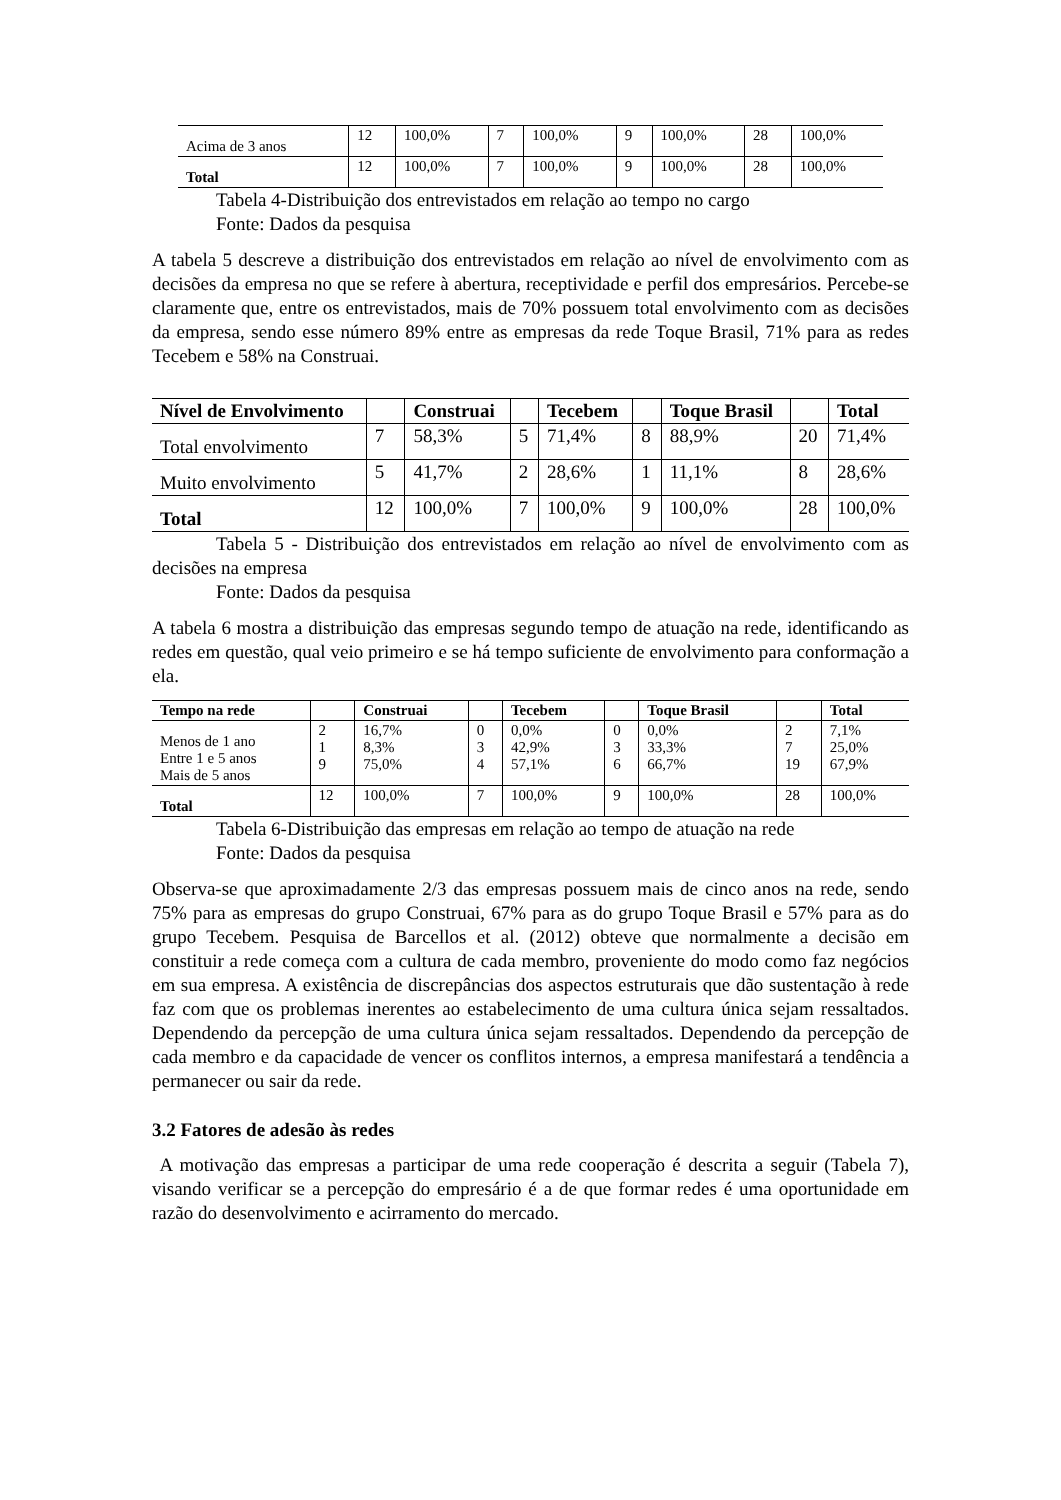| Acima de 3 anos | 12 | 100,0% | 7 | 100,0% | 9 | 100,0% | 28 | 100,0% |
| Total | 12 | 100,0% | 7 | 100,0% | 9 | 100,0% | 28 | 100,0% |
Tabela 4-Distribuição dos entrevistados em relação ao tempo no cargo
Fonte: Dados da pesquisa
A tabela 5 descreve a distribuição dos entrevistados em relação ao nível de envolvimento com as decisões da empresa no que se refere à abertura, receptividade e perfil dos empresários. Percebe-se claramente que, entre os entrevistados, mais de 70% possuem total envolvimento com as decisões da empresa, sendo esse número 89% entre as empresas da rede Toque Brasil, 71% para as redes Tecebem e 58% na Construai.
| Nível de Envolvimento | | Construai | | Tecebem | | Toque Brasil | | Total |
| --- | --- | --- | --- | --- | --- | --- | --- | --- |
| Total envolvimento | 7 | 58,3% | 5 | 71,4% | 8 | 88,9% | 20 | 71,4% |
| Muito envolvimento | 5 | 41,7% | 2 | 28,6% | 1 | 11,1% | 8 | 28,6% |
| Total | 12 | 100,0% | 7 | 100,0% | 9 | 100,0% | 28 | 100,0% |
Tabela 5 - Distribuição dos entrevistados em relação ao nível de envolvimento com as decisões na empresa
Fonte: Dados da pesquisa
A tabela 6 mostra a distribuição das empresas segundo tempo de atuação na rede, identificando as redes em questão, qual veio primeiro e se há tempo suficiente de envolvimento para conformação a ela.
| Tempo na rede | | Construai | | Tecebem | | Toque Brasil | | Total |
| --- | --- | --- | --- | --- | --- | --- | --- | --- |
| Menos de 1 ano Entre 1 e 5 anos Mais de 5 anos | 2 1 9 | 16,7% 8,3% 75,0% | 0 3 4 | 0,0% 42,9% 57,1% | 0 3 6 | 0,0% 33,3% 66,7% | 2 7 19 | 7,1% 25,0% 67,9% |
| Total | 12 | 100,0% | 7 | 100,0% | 9 | 100,0% | 28 | 100,0% |
Tabela 6-Distribuição das empresas em relação ao tempo de atuação na rede
Fonte: Dados da pesquisa
Observa-se que aproximadamente 2/3 das empresas possuem mais de cinco anos na rede, sendo 75% para as empresas do grupo Construai, 67% para as do grupo Toque Brasil e 57% para as do grupo Tecebem. Pesquisa de Barcellos et al. (2012) obteve que normalmente a decisão em constituir a rede começa com a cultura de cada membro, proveniente do modo como faz negócios em sua empresa. A existência de discrepâncias dos aspectos estruturais que dão sustentação à rede faz com que os problemas inerentes ao estabelecimento de uma cultura única sejam ressaltados. Dependendo da percepção de uma cultura única sejam ressaltados. Dependendo da percepção de cada membro e da capacidade de vencer os conflitos internos, a empresa manifestará a tendência a permanecer ou sair da rede.
3.2 Fatores de adesão às redes
A motivação das empresas a participar de uma rede cooperação é descrita a seguir (Tabela 7), visando verificar se a percepção do empresário é a de que formar redes é uma oportunidade em razão do desenvolvimento e acirramento do mercado.